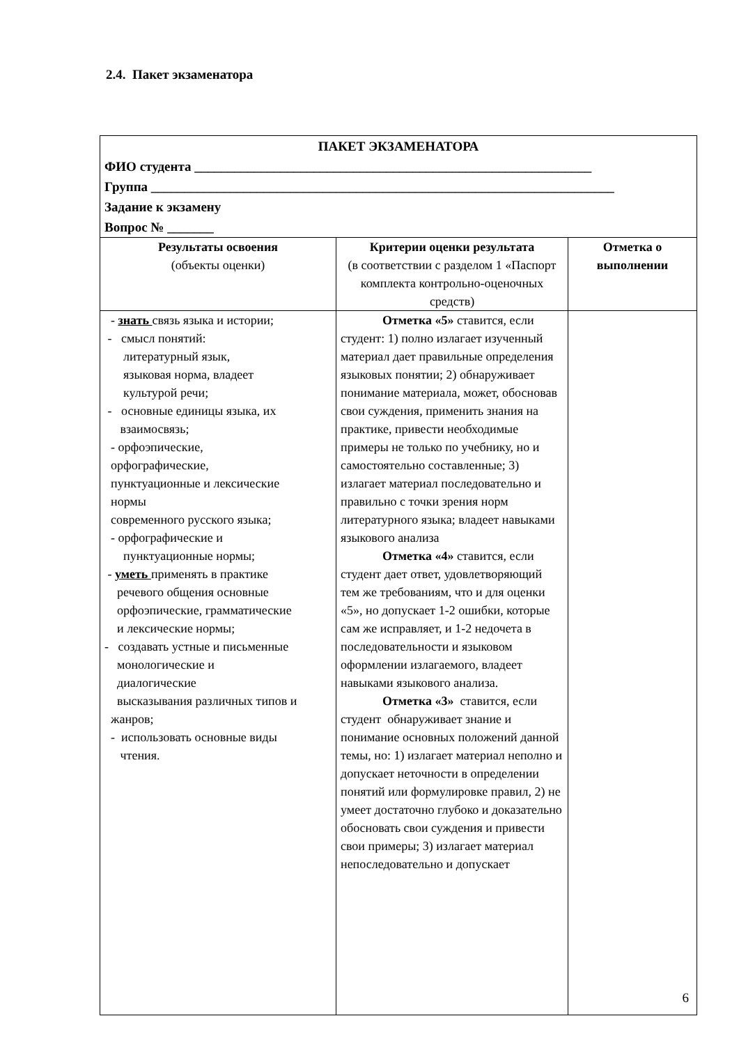2.4. Пакет экзаменатора
| ПАКЕТ ЭКЗАМЕНАТОРА ФИО студента ____________________________________________________________ Группа ______________________________________________________________________ Задание к экзамену Вопрос № _______ | | |
| Результаты освоения (объекты оценки) | Критерии оценки результата (в соответствии с разделом 1 «Паспорт комплекта контрольно-оценочных средств) | Отметка о выполнении |
| - знать связь языка и истории; - смысл понятий: литературный язык, языковая норма, владеет культурой речи; - основные единицы языка, их взаимосвязь; - орфоэпические, орфографические, пунктуационные и лексические нормы современного русского языка; - орфографические и пунктуационные нормы; - уметь применять в практике речевого общения основные орфоэпические, грамматические и лексические нормы; - создавать устные и письменные монологические и диалогические высказывания различных типов и жанров; - использовать основные виды чтения. | Отметка «5» ставится, если студент: 1) полно излагает изученный материал дает правильные определения языковых понятии; 2) обнаруживает понимание материала, может, обосновав свои суждения, применить знания на практике, привести необходимые примеры не только по учебнику, но и самостоятельно составленные; 3) излагает материал последовательно и правильно с точки зрения норм литературного языка; владеет навыками языкового анализа Отметка «4» ставится, если студент дает ответ, удовлетворяющий тем же требованиям, что и для оценки «5», но допускает 1-2 ошибки, которые сам же исправляет, и 1-2 недочета в последовательности и языковом оформлении излагаемого, владеет навыками языкового анализа. Отметка «3» ставится, если студент обнаруживает знание и понимание основных положений данной темы, но: 1) излагает материал неполно и допускает неточности в определении понятий или формулировке правил, 2) не умеет достаточно глубоко и доказательно обосновать свои суждения и привести свои примеры; 3) излагает материал непоследовательно и допускает | |
6